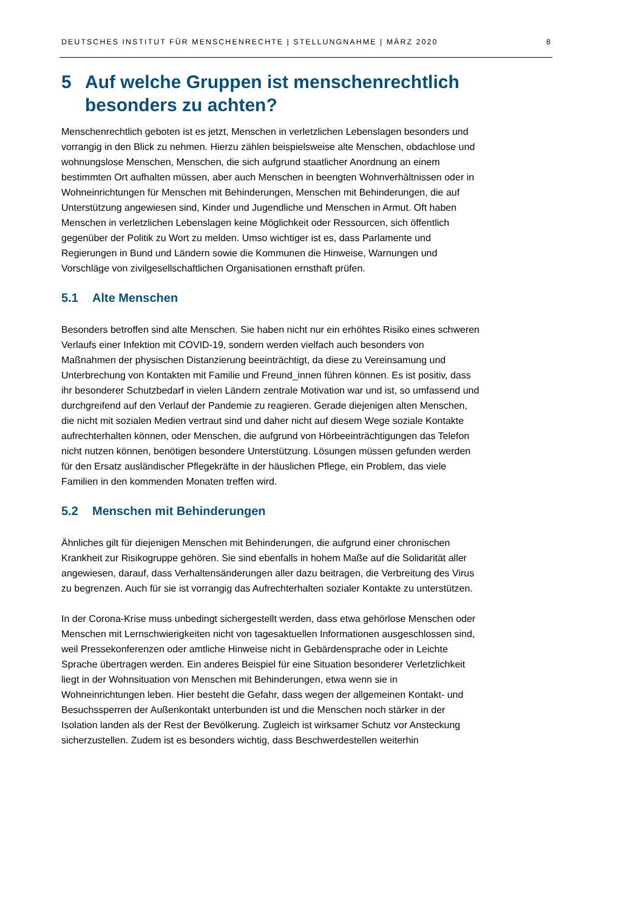DEUTSCHES INSTITUT FÜR MENSCHENRECHTE | STELLUNGNAHME | MÄRZ 2020 8
5 Auf welche Gruppen ist menschenrechtlich besonders zu achten?
Menschenrechtlich geboten ist es jetzt, Menschen in verletzlichen Lebenslagen besonders und vorrangig in den Blick zu nehmen. Hierzu zählen beispielsweise alte Menschen, obdachlose und wohnungslose Menschen, Menschen, die sich aufgrund staatlicher Anordnung an einem bestimmten Ort aufhalten müssen, aber auch Menschen in beengten Wohnverhältnissen oder in Wohneinrichtungen für Menschen mit Behinderungen, Menschen mit Behinderungen, die auf Unterstützung angewiesen sind, Kinder und Jugendliche und Menschen in Armut. Oft haben Menschen in verletzlichen Lebenslagen keine Möglichkeit oder Ressourcen, sich öffentlich gegenüber der Politik zu Wort zu melden. Umso wichtiger ist es, dass Parlamente und Regierungen in Bund und Ländern sowie die Kommunen die Hinweise, Warnungen und Vorschläge von zivilgesellschaftlichen Organisationen ernsthaft prüfen.
5.1 Alte Menschen
Besonders betroffen sind alte Menschen. Sie haben nicht nur ein erhöhtes Risiko eines schweren Verlaufs einer Infektion mit COVID-19, sondern werden vielfach auch besonders von Maßnahmen der physischen Distanzierung beeinträchtigt, da diese zu Vereinsamung und Unterbrechung von Kontakten mit Familie und Freund_innen führen können. Es ist positiv, dass ihr besonderer Schutzbedarf in vielen Ländern zentrale Motivation war und ist, so umfassend und durchgreifend auf den Verlauf der Pandemie zu reagieren. Gerade diejenigen alten Menschen, die nicht mit sozialen Medien vertraut sind und daher nicht auf diesem Wege soziale Kontakte aufrechterhalten können, oder Menschen, die aufgrund von Hörbeeinträchtigungen das Telefon nicht nutzen können, benötigen besondere Unterstützung. Lösungen müssen gefunden werden für den Ersatz ausländischer Pflegekräfte in der häuslichen Pflege, ein Problem, das viele Familien in den kommenden Monaten treffen wird.
5.2 Menschen mit Behinderungen
Ähnliches gilt für diejenigen Menschen mit Behinderungen, die aufgrund einer chronischen Krankheit zur Risikogruppe gehören. Sie sind ebenfalls in hohem Maße auf die Solidarität aller angewiesen, darauf, dass Verhaltensänderungen aller dazu beitragen, die Verbreitung des Virus zu begrenzen. Auch für sie ist vorrangig das Aufrechterhalten sozialer Kontakte zu unterstützen.
In der Corona-Krise muss unbedingt sichergestellt werden, dass etwa gehörlose Menschen oder Menschen mit Lernschwierigkeiten nicht von tagesaktuellen Informationen ausgeschlossen sind, weil Pressekonferenzen oder amtliche Hinweise nicht in Gebärdensprache oder in Leichte Sprache übertragen werden. Ein anderes Beispiel für eine Situation besonderer Verletzlichkeit liegt in der Wohnsituation von Menschen mit Behinderungen, etwa wenn sie in Wohneinrichtungen leben. Hier besteht die Gefahr, dass wegen der allgemeinen Kontakt- und Besuchssperren der Außenkontakt unterbunden ist und die Menschen noch stärker in der Isolation landen als der Rest der Bevölkerung. Zugleich ist wirksamer Schutz vor Ansteckung sicherzustellen. Zudem ist es besonders wichtig, dass Beschwerdestellen weiterhin